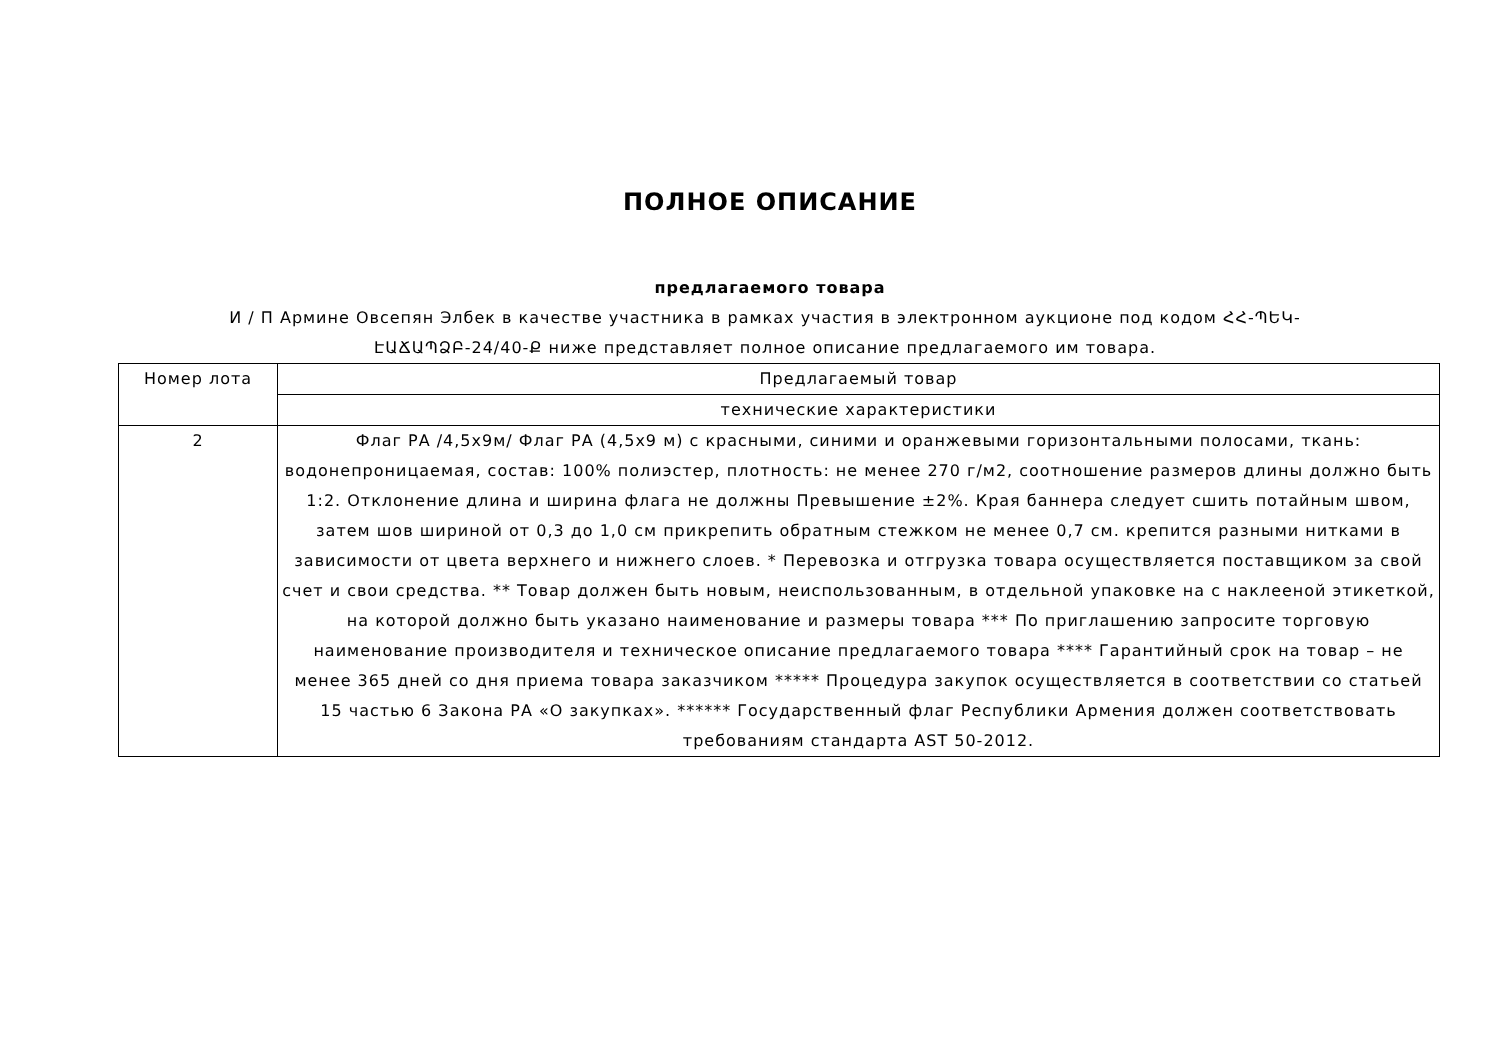ПОЛНОЕ ОПИСАНИЕ
предлагаемого товара
И / П Армине Овсепян Элбек в качестве участника в рамках участия в электронном аукционе под кодом ՀՀ-ՊԵԿ-ԷԱՃԱՊՁԲ-24/40-Ք ниже представляет полное описание предлагаемого им товара.
| Номер лота | Предлагаемый товар |
| --- | --- |
| | технические характеристики |
| 2 | Флаг РА /4,5х9м/ Флаг РА (4,5х9 м) с красными, синими и оранжевыми горизонтальными полосами, ткань: водонепроницаемая, состав: 100% полиэстер, плотность: не менее 270 г/м2, соотношение размеров длины должно быть 1:2. Отклонение длина и ширина флага не должны Превышение ±2%. Края баннера следует сшить потайным швом, затем шов шириной от 0,3 до 1,0 см прикрепить обратным стежком не менее 0,7 см. крепится разными нитками в зависимости от цвета верхнего и нижнего слоев. * Перевозка и отгрузка товара осуществляется поставщиком за свой счет и свои средства. ** Товар должен быть новым, неиспользованным, в отдельной упаковке на с наклееной этикеткой, на которой должно быть указано наименование и размеры товара *** По приглашению запросите торговую наименование производителя и техническое описание предлагаемого товара **** Гарантийный срок на товар – не менее 365 дней со дня приема товара заказчиком ***** Процедура закупок осуществляется в соответствии со статьей 15 частью 6 Закона РА «О закупках». ****** Государственный флаг Республики Армения должен соответствовать требованиям стандарта AST 50-2012. |